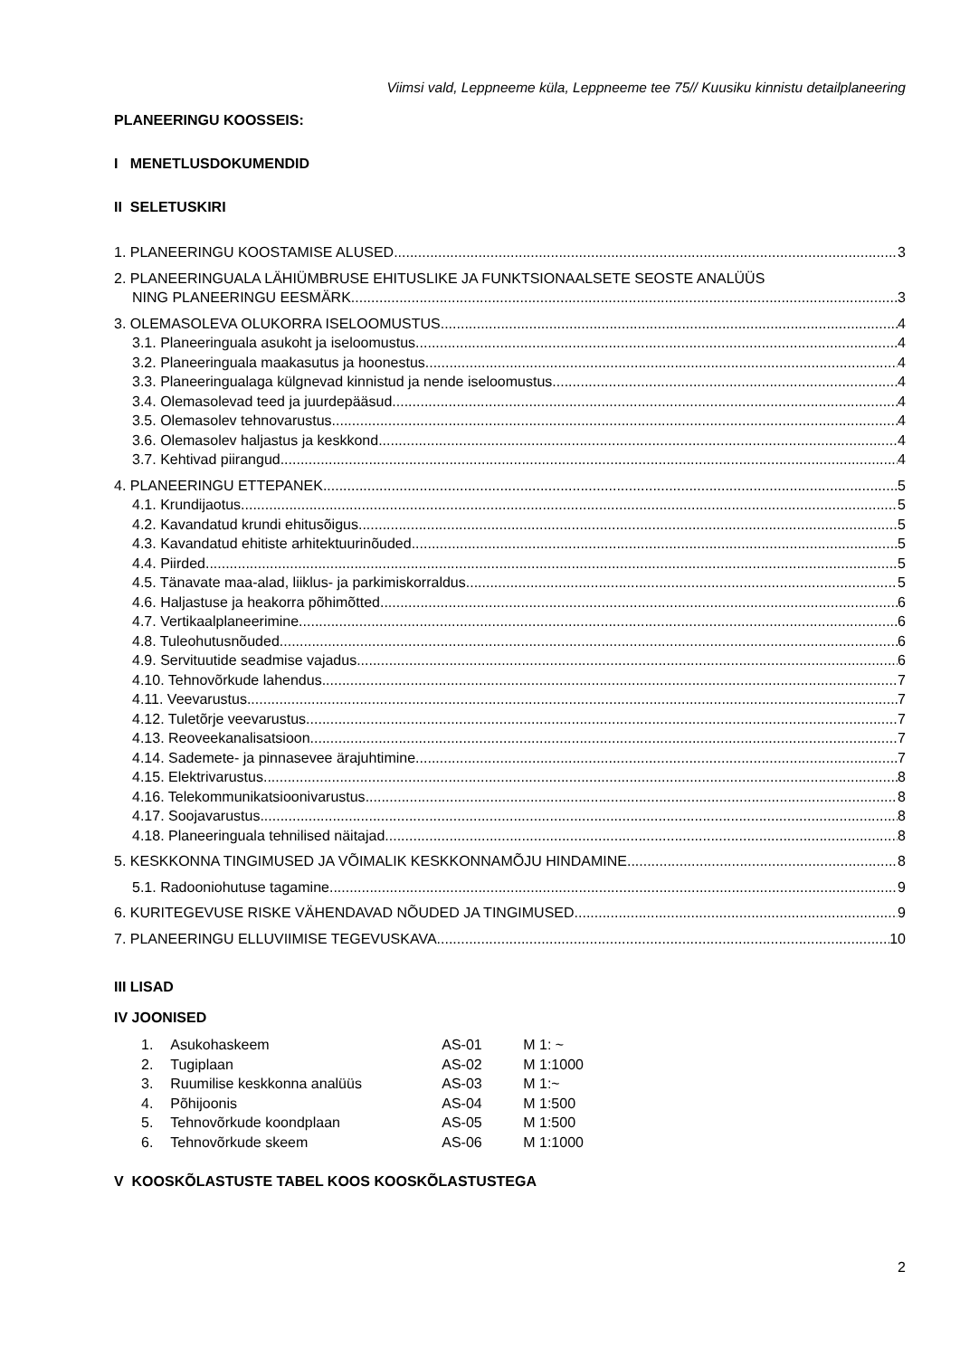Viimsi vald, Leppneeme küla, Leppneeme tee 75// Kuusiku kinnistu detailplaneering
PLANEERINGU KOOSSEIS:
I MENETLUSDOKUMENDID
II SELETUSKIRI
1. PLANEERINGU KOOSTAMISE ALUSED 3
2. PLANEERINGUALA LÄHIÜMBRUSE EHITUSLIKE JA FUNKTSIONAALSETE SEOSTE ANALÜÜS
NING PLANEERINGU EESMÄRK 3
3. OLEMASOLEVA OLUKORRA ISELOOMUSTUS 4
3.1. Planeeringuala asukoht ja iseloomustus 4
3.2. Planeeringuala maakasutus ja hoonestus 4
3.3. Planeeringualaga külgnevad kinnistud ja nende iseloomustus 4
3.4. Olemasolevad teed ja juurdepääsud 4
3.5. Olemasolev tehnovarustus 4
3.6. Olemasolev haljastus ja keskkond 4
3.7. Kehtivad piirangud 4
4. PLANEERINGU ETTEPANEK 5
4.1. Krundijaotus 5
4.2. Kavandatud krundi ehitusõigus 5
4.3. Kavandatud ehitiste arhitektuurinõuded 5
4.4. Piirded 5
4.5. Tänavate maa-alad, liiklus- ja parkimiskorraldus 5
4.6. Haljastuse ja heakorra põhimõtted 6
4.7. Vertikaalplaneerimine 6
4.8. Tuleohutusnõuded 6
4.9. Servituutide seadmise vajadus 6
4.10. Tehnovõrkude lahendus 7
4.11. Veevarustus 7
4.12. Tuletõrje veevarustus 7
4.13. Reoveekanalisatsioon 7
4.14. Sademete- ja pinnasevee ärajuhtimine 7
4.15. Elektrivarustus 8
4.16. Telekommunikatsioonivarustus 8
4.17. Soojavarustus 8
4.18. Planeeringuala tehnilised näitajad 8
5. KESKKONNA TINGIMUSED JA VÕIMALIK KESKKONNAMÕJU HINDAMINE 8
5.1. Radooniohutuse tagamine 9
6. KURITEGEVUSE RISKE VÄHENDAVAD NÕUDED JA TINGIMUSED 9
7. PLANEERINGU ELLUVIIMISE TEGEVUSKAVA 10
III LISAD
IV JOONISED
| 1. | Asukohaskeem | AS-01 | M 1: ~ |
| 2. | Tugiplaan | AS-02 | M 1:1000 |
| 3. | Ruumilise keskkonna analüüs | AS-03 | M 1:~ |
| 4. | Põhijoonis | AS-04 | M 1:500 |
| 5. | Tehnovõrkude koondplaan | AS-05 | M 1:500 |
| 6. | Tehnovõrkude skeem | AS-06 | M 1:1000 |
V KOOSKÕLASTUSTE TABEL KOOS KOOSKÕLASTUSTEGA
2